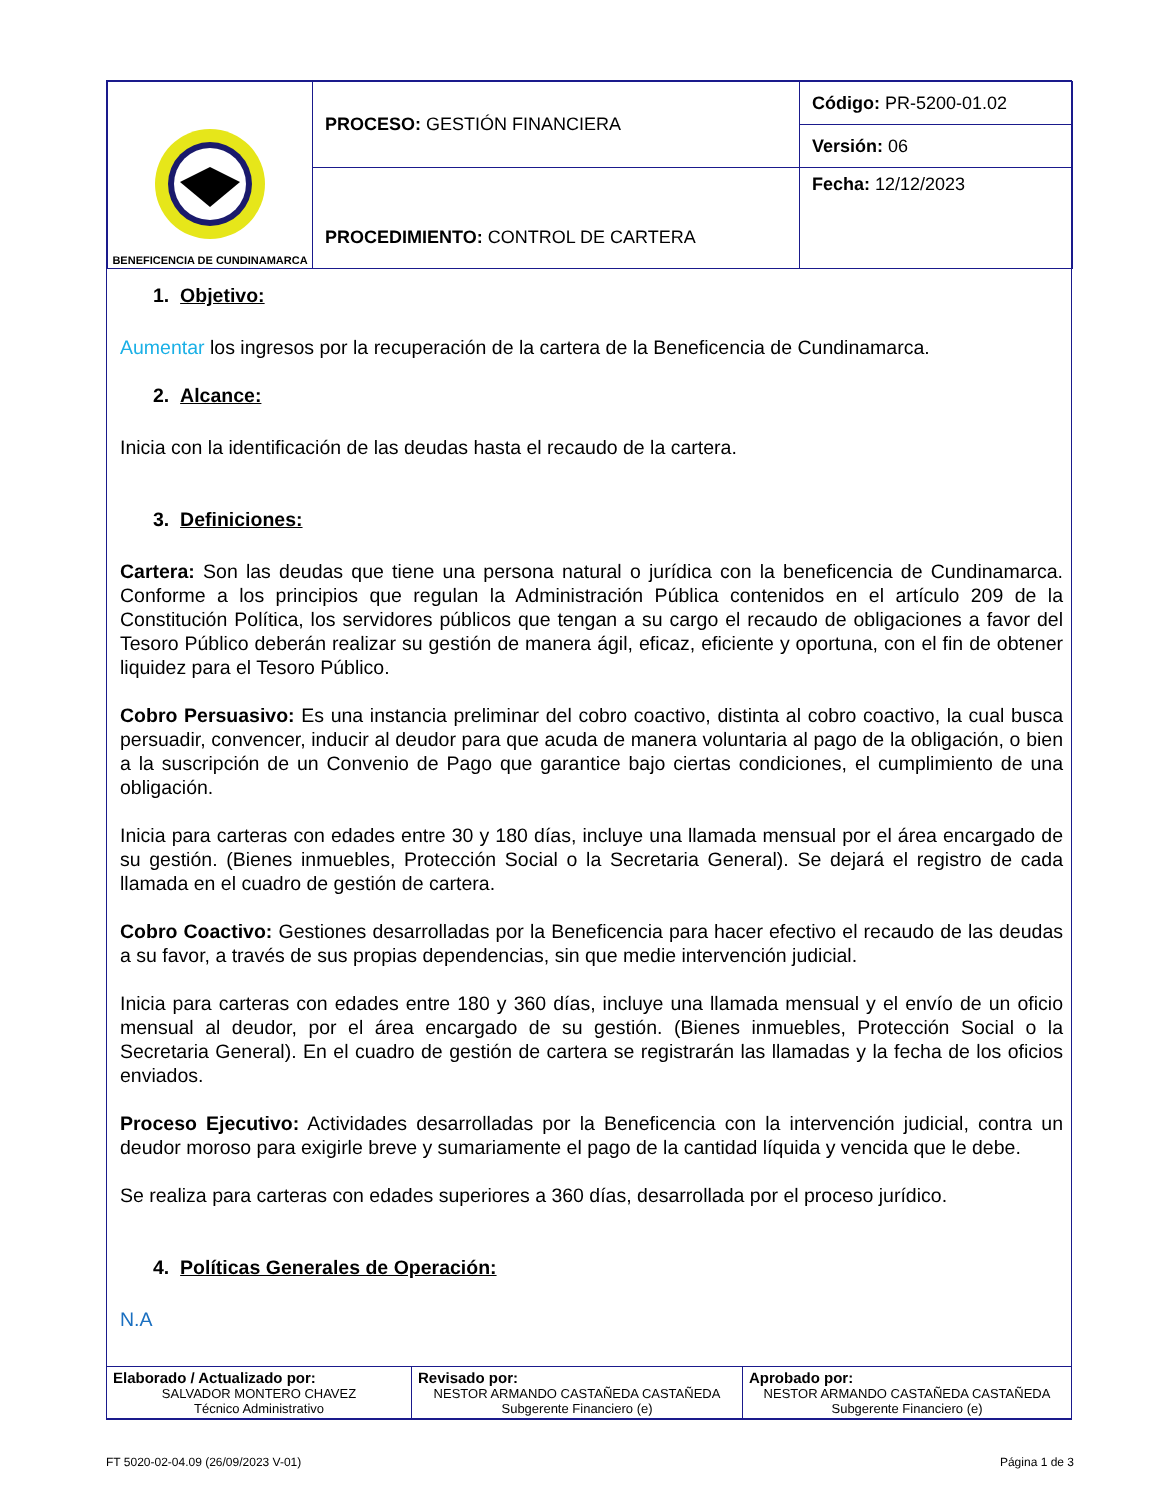| BENEFICENCIA DE CUNDINAMARCA | PROCESO: GESTIÓN FINANCIERA | Código: PR-5200-01.02 |
| | | Versión: 06 |
| | PROCEDIMIENTO: CONTROL DE CARTERA | Fecha: 12/12/2023 |
1. Objetivo:
Aumentar los ingresos por la recuperación de la cartera de la Beneficencia de Cundinamarca.
2. Alcance:
Inicia con la identificación de las deudas hasta el recaudo de la cartera.
3. Definiciones:
Cartera: Son las deudas que tiene una persona natural o jurídica con la beneficencia de Cundinamarca. Conforme a los principios que regulan la Administración Pública contenidos en el artículo 209 de la Constitución Política, los servidores públicos que tengan a su cargo el recaudo de obligaciones a favor del Tesoro Público deberán realizar su gestión de manera ágil, eficaz, eficiente y oportuna, con el fin de obtener liquidez para el Tesoro Público.
Cobro Persuasivo: Es una instancia preliminar del cobro coactivo, distinta al cobro coactivo, la cual busca persuadir, convencer, inducir al deudor para que acuda de manera voluntaria al pago de la obligación, o bien a la suscripción de un Convenio de Pago que garantice bajo ciertas condiciones, el cumplimiento de una obligación.
Inicia para carteras con edades entre 30 y 180 días, incluye una llamada mensual por el área encargado de su gestión. (Bienes inmuebles, Protección Social o la Secretaria General). Se dejará el registro de cada llamada en el cuadro de gestión de cartera.
Cobro Coactivo: Gestiones desarrolladas por la Beneficencia para hacer efectivo el recaudo de las deudas a su favor, a través de sus propias dependencias, sin que medie intervención judicial.
Inicia para carteras con edades entre 180 y 360 días, incluye una llamada mensual y el envío de un oficio mensual al deudor, por el área encargado de su gestión. (Bienes inmuebles, Protección Social o la Secretaria General). En el cuadro de gestión de cartera se registrarán las llamadas y la fecha de los oficios enviados.
Proceso Ejecutivo: Actividades desarrolladas por la Beneficencia con la intervención judicial, contra un deudor moroso para exigirle breve y sumariamente el pago de la cantidad líquida y vencida que le debe.
Se realiza para carteras con edades superiores a 360 días, desarrollada por el proceso jurídico.
4. Políticas Generales de Operación:
N.A
| Elaborado / Actualizado por: SALVADOR MONTERO CHAVEZ Técnico Administrativo | Revisado por: NESTOR ARMANDO CASTAÑEDA CASTAÑEDA Subgerente Financiero (e) | Aprobado por: NESTOR ARMANDO CASTAÑEDA CASTAÑEDA Subgerente Financiero (e) |
FT 5020-02-04.09 (26/09/2023 V-01) Página 1 de 3